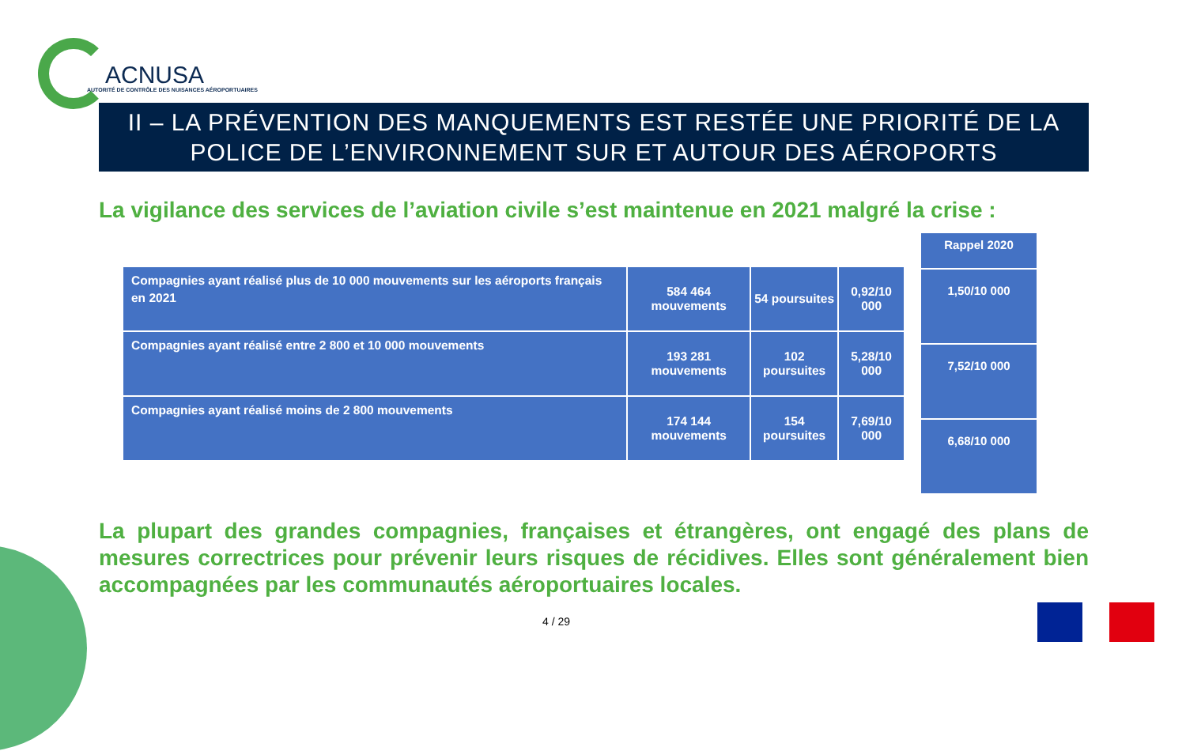ACNUSA
AUTORITÉ DE CONTRÔLE DES NUISANCES AÉROPORTUAIRES
II – LA PRÉVENTION DES MANQUEMENTS EST RESTÉE UNE PRIORITÉ DE LA POLICE DE L’ENVIRONNEMENT SUR ET AUTOUR DES AÉROPORTS
La vigilance des services de l’aviation civile s’est maintenue en 2021 malgré la crise :
| Compagnies ayant réalisé plus de 10 000 mouvements sur les aéroports français en 2021 | 584 464 mouvements | 54 poursuites | 0,92/10 000 |
| Compagnies ayant réalisé entre 2 800 et 10 000 mouvements | 193 281 mouvements | 102 poursuites | 5,28/10 000 |
| Compagnies ayant réalisé moins de 2 800 mouvements | 174 144 mouvements | 154 poursuites | 7,69/10 000 |
| Rappel 2020 |
| --- |
| 1,50/10 000 |
| 7,52/10 000 |
| 6,68/10 000 |
La plupart des grandes compagnies, françaises et étrangères, ont engagé des plans de mesures correctrices pour prévenir leurs risques de récidives. Elles sont généralement bien accompagnées par les communautés aéroportuaires locales.
4 / 29